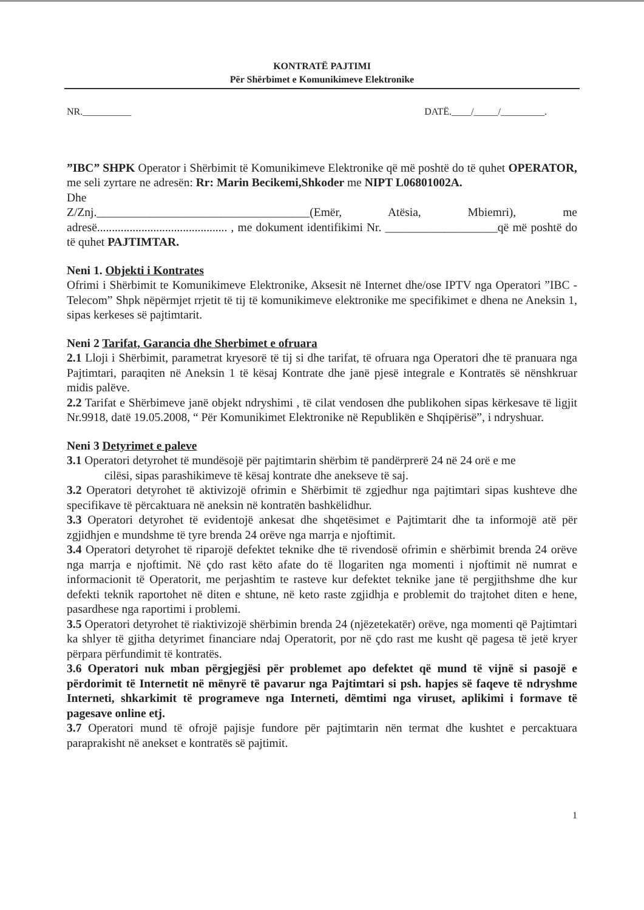KONTRATË PAJTIMI
Për Shërbimet e Komunikimeve Elektronike
NR.__________ DATË.____/_____/_________.
”IBC” SHPK Operator i Shërbimit të Komunikimeve Elektronike që më poshtë do të quhet OPERATOR, me seli zyrtare ne adresën: Rr: Marin Becikemi,Shkoder me NIPT L06801002A.
Dhe
Z/Znj.____________________________________(Emër, Atësia, Mbiemri), me adresë............................................ , me dokument identifikimi Nr. ___________________që më poshtë do të quhet PAJTIMTAR.
Neni 1. Objekti i Kontrates
Ofrimi i Shërbimit te Komunikimeve Elektronike, Aksesit në Internet dhe/ose IPTV nga Operatori ”IBC -Telecom” Shpk nëpërmjet rrjetit të tij të komunikimeve elektronike me specifikimet e dhena ne Aneksin 1, sipas kerkeses së pajtimtarit.
Neni 2 Tarifat, Garancia dhe Sherbimet e ofruara
2.1 Lloji i Shërbimit, parametrat kryesorë të tij si dhe tarifat, të ofruara nga Operatori dhe të pranuara nga Pajtimtari, paraqiten në Aneksin 1 të kësaj Kontrate dhe janë pjesë integrale e Kontratës së nënshkruar midis palëve.
2.2 Tarifat e Shërbimeve janë objekt ndryshimi , të cilat vendosen dhe publikohen sipas kërkesave të ligjit Nr.9918, datë 19.05.2008, “ Për Komunikimet Elektronike në Republikën e Shqipërisë”, i ndryshuar.
Neni 3 Detyrimet e paleve
3.1 Operatori detyrohet të mundësojë për pajtimtarin shërbim të pandërprerë 24 në 24 orë e me
cilësi, sipas parashikimeve të kësaj kontrate dhe anekseve të saj.
3.2 Operatori detyrohet të aktivizojë ofrimin e Shërbimit të zgjedhur nga pajtimtari sipas kushteve dhe specifikave të përcaktuara në aneksin në kontratën bashkëlidhur.
3.3 Operatori detyrohet të evidentojë ankesat dhe shqetësimet e Pajtimtarit dhe ta informojë atë për zgjidhjen e mundshme të tyre brenda 24 orëve nga marrja e njoftimit.
3.4 Operatori detyrohet të riparojë defektet teknike dhe të rivendosë ofrimin e shërbimit brenda 24 orëve nga marrja e njoftimit. Në çdo rast këto afate do të llogariten nga momenti i njoftimit në numrat e informacionit të Operatorit, me perjashtim te rasteve kur defektet teknike jane të pergjithshme dhe kur defekti teknik raportohet në diten e shtune, në keto raste zgjidhja e problemit do trajtohet diten e hene, pasardhese nga raportimi i problemi.
3.5 Operatori detyrohet të riaktivizojë shërbimin brenda 24 (njëzetekatër) orëve, nga momenti që Pajtimtari ka shlyer të gjitha detyrimet financiare ndaj Operatorit, por në çdo rast me kusht që pagesa të jetë kryer përpara përfundimit të kontratës.
3.6 Operatori nuk mban përgjegjësi për problemet apo defektet që mund të vijnë si pasojë e përdorimit të Internetit në mënyrë të pavarur nga Pajtimtari si psh. hapjes së faqeve të ndryshme Interneti, shkarkimit të programeve nga Interneti, dëmtimi nga viruset, aplikimi i formave të pagesave online etj.
3.7 Operatori mund të ofrojë pajisje fundore për pajtimtarin nën termat dhe kushtet e percaktuara paraprakisht në anekset e kontratës së pajtimit.
1